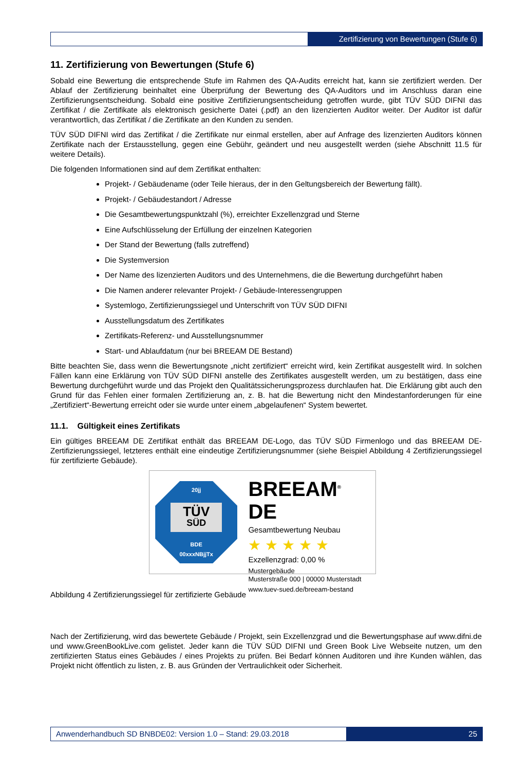Zertifizierung von Bewertungen (Stufe 6)
11. Zertifizierung von Bewertungen (Stufe 6)
Sobald eine Bewertung die entsprechende Stufe im Rahmen des QA-Audits erreicht hat, kann sie zertifiziert werden. Der Ablauf der Zertifizierung beinhaltet eine Überprüfung der Bewertung des QA-Auditors und im Anschluss daran eine Zertifizierungsentscheidung. Sobald eine positive Zertifizierungsentscheidung getroffen wurde, gibt TÜV SÜD DIFNI das Zertifikat / die Zertifikate als elektronisch gesicherte Datei (.pdf) an den lizenzierten Auditor weiter. Der Auditor ist dafür verantwortlich, das Zertifikat / die Zertifikate an den Kunden zu senden.
TÜV SÜD DIFNI wird das Zertifikat / die Zertifikate nur einmal erstellen, aber auf Anfrage des lizenzierten Auditors können Zertifikate nach der Erstausstellung, gegen eine Gebühr, geändert und neu ausgestellt werden (siehe Abschnitt 11.5 für weitere Details).
Die folgenden Informationen sind auf dem Zertifikat enthalten:
Projekt- / Gebäudename (oder Teile hieraus, der in den Geltungsbereich der Bewertung fällt).
Projekt- / Gebäudestandort / Adresse
Die Gesamtbewertungspunktzahl (%), erreichter Exzellenzgrad und Sterne
Eine Aufschlüsselung der Erfüllung der einzelnen Kategorien
Der Stand der Bewertung (falls zutreffend)
Die Systemversion
Der Name des lizenzierten Auditors und des Unternehmens, die die Bewertung durchgeführt haben
Die Namen anderer relevanter Projekt- / Gebäude-Interessengruppen
Systemlogo, Zertifizierungssiegel und Unterschrift von TÜV SÜD DIFNI
Ausstellungsdatum des Zertifikates
Zertifikats-Referenz- und Ausstellungsnummer
Start- und Ablaufdatum (nur bei BREEAM DE Bestand)
Bitte beachten Sie, dass wenn die Bewertungsnote „nicht zertifiziert“ erreicht wird, kein Zertifikat ausgestellt wird. In solchen Fällen kann eine Erklärung von TÜV SÜD DIFNI anstelle des Zertifikates ausgestellt werden, um zu bestätigen, dass eine Bewertung durchgeführt wurde und das Projekt den Qualitätssicherungsprozess durchlaufen hat. Die Erklärung gibt auch den Grund für das Fehlen einer formalen Zertifizierung an, z. B. hat die Bewertung nicht den Mindestanforderungen für eine „Zertifiziert“-Bewertung erreicht oder sie wurde unter einem „abgelaufenen“ System bewertet.
11.1. Gültigkeit eines Zertifikats
Ein gültiges BREEAM DE Zertifikat enthält das BREEAM DE-Logo, das TÜV SÜD Firmenlogo und das BREEAM DE-Zertifizierungssiegel, letzteres enthält eine eindeutige Zertifizierungsnummer (siehe Beispiel Abbildung 4 Zertifizierungssiegel für zertifizierte Gebäude).
20jj
TÜV
SÜD
BDE
00xxxNBjjTx
BREEAM<sup>®</sup> DE
Gesamtbewertung Neubau
★ ★ ★ ★ ★
Exzellenzgrad: 0,00 %
Mustergebäude
Musterstraße 000 | 00000 Musterstadt
www.tuev-sued.de/breeam-bestand
Abbildung 4 Zertifizierungssiegel für zertifizierte Gebäude
Nach der Zertifizierung, wird das bewertete Gebäude / Projekt, sein Exzellenzgrad und die Bewertungsphase auf www.difni.de und www.GreenBookLive.com gelistet. Jeder kann die TÜV SÜD DIFNI und Green Book Live Webseite nutzen, um den zertifizierten Status eines Gebäudes / eines Projekts zu prüfen. Bei Bedarf können Auditoren und ihre Kunden wählen, das Projekt nicht öffentlich zu listen, z. B. aus Gründen der Vertraulichkeit oder Sicherheit.
Anwenderhandbuch SD BNBDE02: Version 1.0 – Stand: 29.03.2018
25